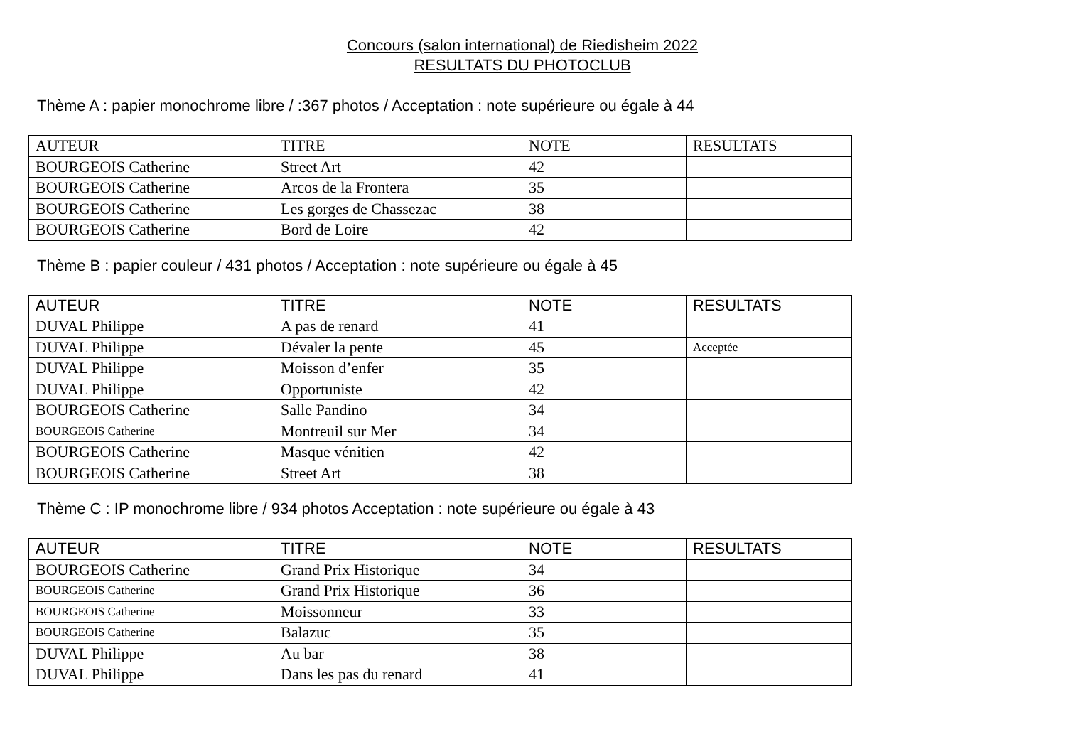Concours (salon international) de Riedisheim 2022
RESULTATS DU PHOTOCLUB
Thème A : papier monochrome libre / :367 photos / Acceptation : note supérieure ou égale à 44
| AUTEUR | TITRE | NOTE | RESULTATS |
| --- | --- | --- | --- |
| BOURGEOIS Catherine | Street Art | 42 | |
| BOURGEOIS Catherine | Arcos de la Frontera | 35 | |
| BOURGEOIS Catherine | Les gorges de Chassezac | 38 | |
| BOURGEOIS Catherine | Bord de Loire | 42 | |
Thème B : papier couleur / 431 photos / Acceptation : note supérieure ou égale à 45
| AUTEUR | TITRE | NOTE | RESULTATS |
| --- | --- | --- | --- |
| DUVAL Philippe | A pas de renard | 41 | |
| DUVAL Philippe | Dévaler la pente | 45 | Acceptée |
| DUVAL Philippe | Moisson d’enfer | 35 | |
| DUVAL Philippe | Opportuniste | 42 | |
| BOURGEOIS Catherine | Salle Pandino | 34 | |
| BOURGEOIS Catherine | Montreuil sur Mer | 34 | |
| BOURGEOIS Catherine | Masque vénitien | 42 | |
| BOURGEOIS Catherine | Street Art | 38 | |
Thème C : IP monochrome libre / 934 photos Acceptation : note supérieure ou égale à 43
| AUTEUR | TITRE | NOTE | RESULTATS |
| --- | --- | --- | --- |
| BOURGEOIS Catherine | Grand Prix Historique | 34 | |
| BOURGEOIS Catherine | Grand Prix Historique | 36 | |
| BOURGEOIS Catherine | Moissonneur | 33 | |
| BOURGEOIS Catherine | Balazuc | 35 | |
| DUVAL Philippe | Au bar | 38 | |
| DUVAL Philippe | Dans les pas du renard | 41 | |